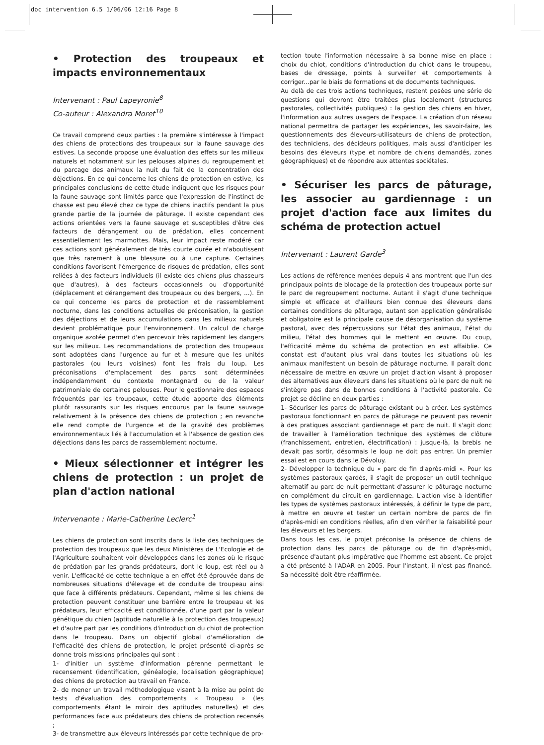doc intervention 6.5 1/06/06 12:16 Page 8
• Protection des troupeaux et impacts environnementaux
Intervenant : Paul Lapeyronie<sup>8</sup>
Co-auteur : Alexandra Moret<sup>10</sup>
Ce travail comprend deux parties : la première s'intéresse à l'impact des chiens de protections des troupeaux sur la faune sauvage des estives. La seconde propose une évaluation des effets sur les milieux naturels et notamment sur les pelouses alpines du regroupement et du parcage des animaux la nuit du fait de la concentration des déjections. En ce qui concerne les chiens de protection en estive, les principales conclusions de cette étude indiquent que les risques pour la faune sauvage sont limités parce que l'expression de l'instinct de chasse est peu élevé chez ce type de chiens inactifs pendant la plus grande partie de la journée de pâturage. Il existe cependant des actions orientées vers la faune sauvage et susceptibles d'être des facteurs de dérangement ou de prédation, elles concernent essentiellement les marmottes. Mais, leur impact reste modéré car ces actions sont généralement de très courte durée et n'aboutissent que très rarement à une blessure ou à une capture. Certaines conditions favorisent l'émergence de risques de prédation, elles sont reliées à des facteurs individuels (il existe des chiens plus chasseurs que d'autres), à des facteurs occasionnels ou d'opportunité (déplacement et dérangement des troupeaux ou des bergers, ...). En ce qui concerne les parcs de protection et de rassemblement nocturne, dans les conditions actuelles de préconisation, la gestion des déjections et de leurs accumulations dans les milieux naturels devient problématique pour l'environnement. Un calcul de charge organique azotée permet d'en percevoir très rapidement les dangers sur les milieux. Les recommandations de protection des troupeaux sont adoptées dans l'urgence au fur et à mesure que les unités pastorales (ou leurs voisines) font les frais du loup. Les préconisations d'emplacement des parcs sont déterminées indépendamment du contexte montagnard ou de la valeur patrimoniale de certaines pelouses. Pour le gestionnaire des espaces fréquentés par les troupeaux, cette étude apporte des éléments plutôt rassurants sur les risques encourus par la faune sauvage relativement à la présence des chiens de protection ; en revanche elle rend compte de l'urgence et de la gravité des problèmes environnementaux liés à l'accumulation et à l'absence de gestion des déjections dans les parcs de rassemblement nocturne.
• Mieux sélectionner et intégrer les chiens de protection : un projet de plan d'action national
Intervenante : Marie-Catherine Leclerc<sup>1</sup>
Les chiens de protection sont inscrits dans la liste des techniques de protection des troupeaux que les deux Ministères de L'Ecologie et de l'Agriculture souhaitent voir développées dans les zones où le risque de prédation par les grands prédateurs, dont le loup, est réel ou à venir. L'efficacité de cette technique a en effet été éprouvée dans de nombreuses situations d'élevage et de conduite de troupeau ainsi que face à différents prédateurs. Cependant, même si les chiens de protection peuvent constituer une barrière entre le troupeau et les prédateurs, leur efficacité est conditionnée, d'une part par la valeur génétique du chien (aptitude naturelle à la protection des troupeaux) et d'autre part par les conditions d'introduction du chiot de protection dans le troupeau. Dans un objectif global d'amélioration de l'efficacité des chiens de protection, le projet présenté ci-après se donne trois missions principales qui sont :
1- d'initier un système d'information pérenne permettant le recensement (identification, généalogie, localisation géographique) des chiens de protection au travail en France.
2- de mener un travail méthodologique visant à la mise au point de tests d'évaluation des comportements « Troupeau » (les comportements étant le miroir des aptitudes naturelles) et des performances face aux prédateurs des chiens de protection recensés ;
3- de transmettre aux éleveurs intéressés par cette technique de pro-
tection toute l'information nécessaire à sa bonne mise en place : choix du chiot, conditions d'introduction du chiot dans le troupeau, bases de dressage, points à surveiller et comportements à corriger...par le biais de formations et de documents techniques.
Au delà de ces trois actions techniques, restent posées une série de questions qui devront être traitées plus localement (structures pastorales, collectivités publiques) : la gestion des chiens en hiver, l'information aux autres usagers de l'espace. La création d'un réseau national permettra de partager les expériences, les savoir-faire, les questionnements des éleveurs-utilisateurs de chiens de protection, des techniciens, des décideurs politiques, mais aussi d'anticiper les besoins des éleveurs (type et nombre de chiens demandés, zones géographiques) et de répondre aux attentes sociétales.
• Sécuriser les parcs de pâturage, les associer au gardiennage : un projet d'action face aux limites du schéma de protection actuel
Intervenant : Laurent Garde<sup>3</sup>
Les actions de référence menées depuis 4 ans montrent que l'un des principaux points de blocage de la protection des troupeaux porte sur le parc de regroupement nocturne. Autant il s'agit d'une technique simple et efficace et d'ailleurs bien connue des éleveurs dans certaines conditions de pâturage, autant son application généralisée et obligatoire est la principale cause de désorganisation du système pastoral, avec des répercussions sur l'état des animaux, l'état du milieu, l'état des hommes qui le mettent en œuvre. Du coup, l'efficacité même du schéma de protection en est affaiblie. Ce constat est d'autant plus vrai dans toutes les situations où les animaux manifestent un besoin de pâturage nocturne. Il paraît donc nécessaire de mettre en œuvre un projet d'action visant à proposer des alternatives aux éleveurs dans les situations où le parc de nuit ne s'intègre pas dans de bonnes conditions à l'activité pastorale. Ce projet se décline en deux parties :
1- Sécuriser les parcs de pâturage existant ou à créer. Les systèmes pastoraux fonctionnant en parcs de pâturage ne peuvent pas revenir à des pratiques associant gardiennage et parc de nuit. Il s'agit donc de travailler à l'amélioration technique des systèmes de clôture (franchissement, entretien, électrification) : jusque-là, la brebis ne devait pas sortir, désormais le loup ne doit pas entrer. Un premier essai est en cours dans le Dévoluy.
2- Développer la technique du « parc de fin d'après-midi ». Pour les systèmes pastoraux gardés, il s'agit de proposer un outil technique alternatif au parc de nuit permettant d'assurer le pâturage nocturne en complément du circuit en gardiennage. L'action vise à identifier les types de systèmes pastoraux intéressés, à définir le type de parc, à mettre en œuvre et tester un certain nombre de parcs de fin d'après-midi en conditions réelles, afin d'en vérifier la faisabilité pour les éleveurs et les bergers.
Dans tous les cas, le projet préconise la présence de chiens de protection dans les parcs de pâturage ou de fin d'après-midi, présence d'autant plus impérative que l'homme est absent. Ce projet a été présenté à l'ADAR en 2005. Pour l'instant, il n'est pas financé. Sa nécessité doit être réaffirmée.